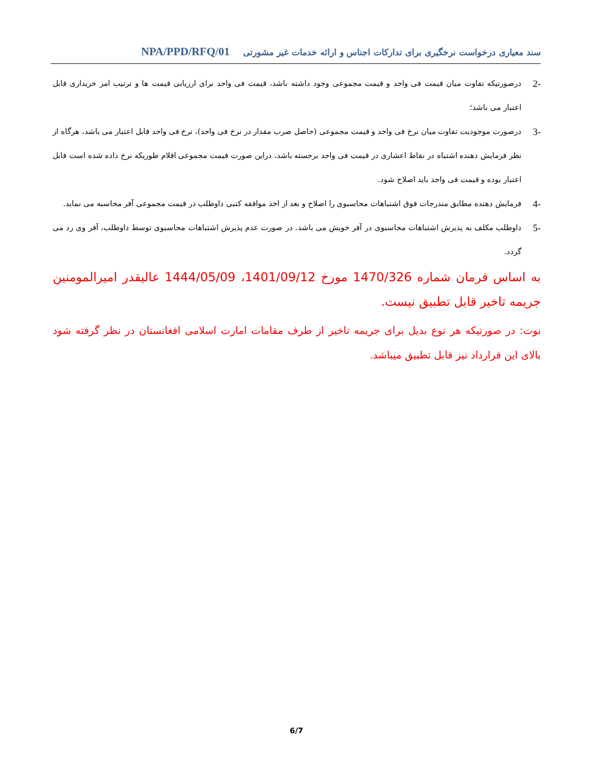سند معیاری درخواست نرخگیری برای تدارکات اجناس و ارائه خدمات غیر مشورتی NPA/PPD/RFQ/01
-2
درصورتیکه تفاوت میان قیمت فی واحد و قیمت مجموعی وجود داشته باشد، قیمت فی واحد برای ارزیابی قیمت ها و ترتیب امر خریداری قابل اعتبار می باشد؛
-3
درصورت موجودیت تفاوت میان نرخ فی واحد و قیمت مجموعی (حاصل ضرب مقدار در نرخ فی واحد)، نرخ فی واحد قابل اعتبار می باشد، هرگاه از نظر فرمایش دهنده اشتباه در نقاط اعشاری در قیمت فی واحد برجسته باشد، دراین صورت قیمت مجموعی اقلام طوریکه نرخ داده شده است قابل اعتبار بوده و قیمت فی واحد باید اصلاح شود.
-4
فرمایش دهنده مطابق مندرجات فوق اشتباهات محاسبوی را اصلاح و بعد از اخذ موافقه کتبی داوطلب در قیمت مجموعی آفر محاسبه می نماید.
-5
داوطلب مکلف به پذیرش اشتباهات محاسبوی در آفر خویش می باشد. در صورت عدم پذیرش اشتباهات محاسبوی توسط داوطلب، آفر وی رد می گردد.
به اساس فرمان شماره 1470/326 مورخ 1401/09/12، 1444/05/09 عالیقدر امیرالمومنین جریمه تاخیر قابل تطبیق نیست.
نوت: در صورتیکه هر نوع بدیل برای جریمه تاخیر از طرف مقامات امارت اسلامی افغانستان در نظر گرفته شود بالای این قرارداد نیز قابل تطبیق میباشد.
6/7